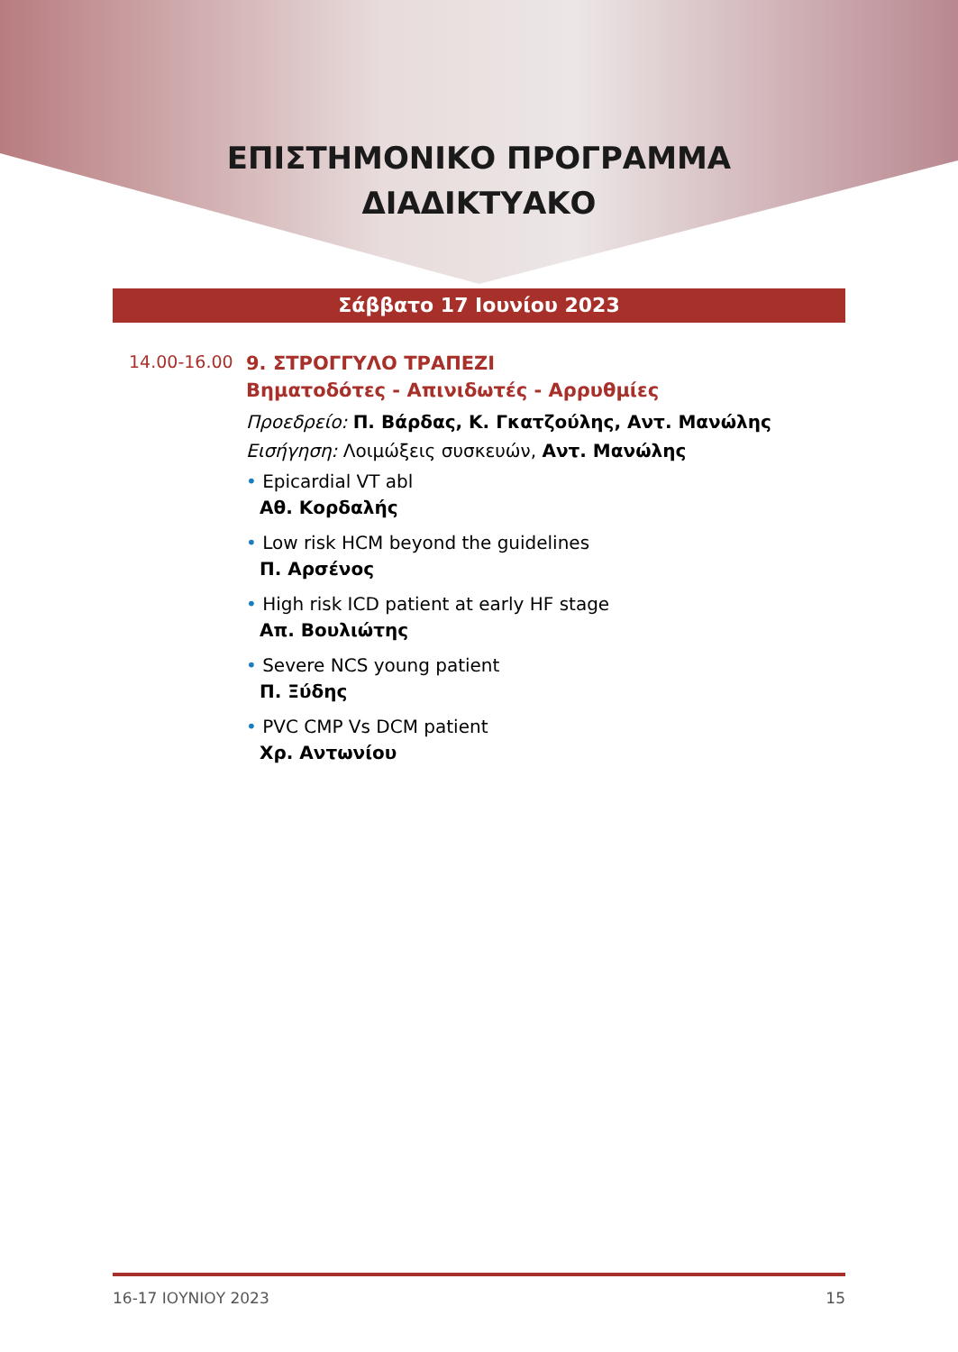ΕΠΙΣΤΗΜΟΝΙΚΟ ΠΡΟΓΡΑΜΜΑ
ΔΙΑΔΙΚΤΥΑΚΟ
Σάββατο 17 Ιουνίου 2023
14.00-16.00
9. ΣΤΡΟΓΓΥΛΟ ΤΡΑΠΕΖΙ
Βηματοδότες - Απινιδωτές - Αρρυθμίες
Προεδρείο: Π. Βάρδας, Κ. Γκατζούλης, Αντ. Μανώλης
Εισήγηση: Λοιμώξεις συσκευών, Αντ. Μανώλης
• Epicardial VT abl
Αθ. Κορδαλής
• Low risk HCM beyond the guidelines
Π. Αρσένος
• High risk ICD patient at early HF stage
Απ. Βουλιώτης
• Severe NCS young patient
Π. Ξύδης
• PVC CMP Vs DCM patient
Χρ. Αντωνίου
16-17 ΙΟΥΝΙΟΥ 2023 15